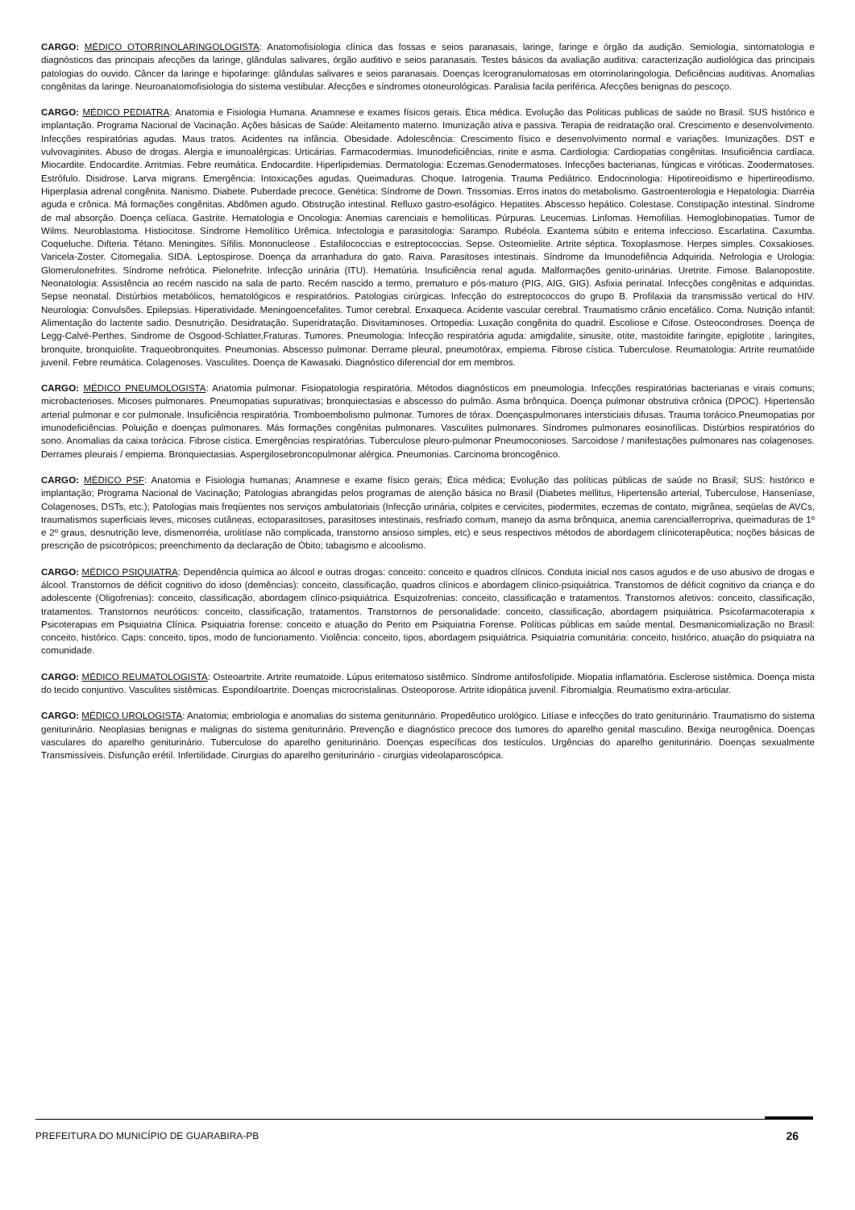CARGO: MÉDICO OTORRINOLARINGOLOGISTA: Anatomofisiologia clínica das fossas e seios paranasais, laringe, faringe e órgão da audição. Semiologia, sintomatologia e diagnósticos das principais afecções da laringe, glândulas salivares, órgão auditivo e seios paranasais. Testes básicos da avaliação auditiva: caracterização audiológica das principais patologias do ouvido. Câncer da laringe e hipofaringe: glândulas salivares e seios paranasais. Doenças lcerogranulomatosas em otorrinolaringologia. Deficiências auditivas. Anomalias congênitas da laringe. Neuroanatomofisiologia do sistema vestibular. Afecções e síndromes otoneurológicas. Paralisia facila periférica. Afecções benignas do pescoço.
CARGO: MÉDICO PEDIATRA: Anatomia e Fisiologia Humana. Anamnese e exames físicos gerais. Ética médica. Evolução das Politicas publicas de saúde no Brasil. SUS histórico e implantação. Programa Nacional de Vacinação. Ações básicas de Saúde: Aleitamento materno. Imunização ativa e passiva. Terapia de reidratação oral. Crescimento e desenvolvimento. Infecções respiratórias agudas. Maus tratos. Acidentes na infância. Obesidade. Adolescência: Crescimento físico e desenvolvimento normal e variações. Imunizações. DST e vulvovaginites. Abuso de drogas. Alergia e imunoalérgicas: Urticárias. Farmacodermias. Imunodeficiências, rinite e asma. Cardiologia: Cardiopatias congênitas. Insuficiência cardíaca. Miocardite. Endocardite. Arritmias. Febre reumática. Endocardite. Hiperlipidemias. Dermatologia: Eczemas.Genodermatoses. Infecções bacterianas, fúngicas e viróticas. Zoodermatoses. Estrófulo. Disidrose. Larva migrans. Emergência: Intoxicações agudas. Queimaduras. Choque. Iatrogenia. Trauma Pediátrico. Endocrinologia: Hipotireoidismo e hipertireodismo. Hiperplasia adrenal congênita. Nanismo. Diabete. Puberdade precoce. Genética: Síndrome de Down. Trissomias. Erros inatos do metabolismo. Gastroenterologia e Hepatologia: Diarréia aguda e crônica. Má formações congênitas. Abdômen agudo. Obstrução intestinal. Refluxo gastro-esofágico. Hepatites. Abscesso hepático. Colestase. Constipação intestinal. Síndrome de mal absorção. Doença celíaca. Gastrite. Hematologia e Oncologia: Anemias carenciais e hemolíticas. Púrpuras. Leucemias. Linfomas. Hemofilias. Hemoglobinopatias. Tumor de Wilms. Neuroblastoma. Histiocitose. Síndrome Hemolítico Urêmica. Infectologia e parasitologia: Sarampo. Rubéola. Exantema súbito e eritema infeccioso. Escarlatina. Caxumba. Coqueluche. Difteria. Tétano. Meningites. Sífilis. Mononucleose . Estafilococcias e estreptococcias. Sepse. Osteomielite. Artrite séptica. Toxoplasmose. Herpes simples. Coxsakioses. Varicela-Zoster. Citomegalia. SIDA. Leptospirose. Doença da arranhadura do gato. Raiva. Parasitoses intestinais. Síndrome da Imunodefiência Adquirida. Nefrologia e Urologia: Glomerulonefrites. Síndrome nefrótica. Pielonefrite. Infecção urinária (ITU). Hematúria. Insuficiência renal aguda. Malformações genito-urinárias. Uretrite. Fimose. Balanopostite. Neonatologia: Assistência ao recém nascido na sala de parto. Recém nascido a termo, prematuro e pós-maturo (PIG, AIG, GIG). Asfixia perinatal. Infecções congênitas e adquiridas. Sepse neonatal. Distúrbios metabólicos, hematológicos e respiratórios. Patologias cirúrgicas. Infecção do estreptococcos do grupo B. Profilaxia da transmissão vertical do HIV. Neurologia: Convulsões. Epilepsias. Hiperatividade. Meningoencefalites. Tumor cerebral. Enxaqueca. Acidente vascular cerebral. Traumatismo crânio encefálico. Coma. Nutrição infantil: Alimentação do lactente sadio. Desnutrição. Desidratação. Superidratação. Disvitaminoses. Ortopedia: Luxação congênita do quadril. Escoliose e Cifose. Osteocondroses. Doença de Legg-Calvé-Perthes. Sindrome de Osgood-Schlatter,Fraturas. Tumores. Pneumologia: Infecção respiratória aguda: amigdalite, sinusite, otite, mastoidite faringite, epiglotite , laringites, bronquite, bronquiolite. Traqueobronquites. Pneumonias. Abscesso pulmonar. Derrame pleural, pneumotórax, empiema. Fibrose cística. Tuberculose. Reumatologia: Artrite reumatóide juvenil. Febre reumática. Colagenoses. Vasculites. Doença de Kawasaki. Diagnóstico diferencial dor em membros.
CARGO: MÉDICO PNEUMOLOGISTA: Anatomia pulmonar. Fisiopatologia respiratória. Métodos diagnósticos em pneumologia. Infecções respiratórias bacterianas e virais comuns; microbacterioses. Micoses pulmonares. Pneumopatias supurativas; bronquiectasias e abscesso do pulmão. Asma brônquica. Doença pulmonar obstrutiva crônica (DPOC). Hipertensão arterial pulmonar e cor pulmonale. Insuficiência respiratória. Tromboembolismo pulmonar. Tumores de tórax. Doençaspulmonares intersticiais difusas. Trauma torácico.Pneumopatias por imunodeficiências. Poluição e doenças pulmonares. Más formações congênitas pulmonares. Vasculites pulmonares. Síndromes pulmonares eosinofílicas. Distúrbios respiratórios do sono. Anomalias da caixa torácica. Fibrose cística. Emergências respiratórias. Tuberculose pleuro-pulmonar Pneumoconioses. Sarcoidose / manifestações pulmonares nas colagenoses. Derrames pleurais / empiema. Bronquiectasias. Aspergilosebroncopulmonar alérgica. Pneumonias. Carcinoma broncogênico.
CARGO: MÉDICO PSF: Anatomia e Fisiologia humanas; Anamnese e exame físico gerais; Ética médica; Evolução das políticas públicas de saúde no Brasil; SUS: histórico e implantação; Programa Nacional de Vacinação; Patologias abrangidas pelos programas de atenção básica no Brasil (Diabetes mellitus, Hipertensão arterial, Tuberculose, Hanseníase, Colagenoses, DSTs, etc.); Patologias mais freqüentes nos serviços ambulatoriais (Infecção urinária, colpites e cervicites, piodermites, eczemas de contato, migrânea, seqüelas de AVCs, traumatismos superficiais leves, micoses cutâneas, ectoparasitoses, parasitoses intestinais, resfriado comum, manejo da asma brônquica, anemia carencialferropriva, queimaduras de 1º e 2º graus, desnutrição leve, dismenorréia, urolitíase não complicada, transtorno ansioso simples, etc) e seus respectivos métodos de abordagem clínicoterapêutica; noções básicas de prescrição de psicotrópicos; preenchimento da declaração de Óbito; tabagismo e alcoolismo.
CARGO: MÉDICO PSIQUIATRA: Dependência química ao álcool e outras drogas: conceito: conceito e quadros clínicos. Conduta inicial nos casos agudos e de uso abusivo de drogas e álcool. Transtornos de déficit cognitivo do idoso (demências): conceito, classificação, quadros clínicos e abordagem clínico-psiquiátrica. Transtornos de déficit cognitivo da criança e do adolescente (Oligofrenias): conceito, classificação, abordagem clínico-psiquiátrica. Esquizofrenias: conceito, classificação e tratamentos. Transtornos afetivos: conceito, classificação, tratamentos. Transtornos neuróticos: conceito, classificação, tratamentos. Transtornos de personalidade: conceito, classificação, abordagem psiquiátrica. Psicofarmacoterapia x Psicoterapias em Psiquiatria Clínica. Psiquiatria forense: conceito e atuação do Perito em Psiquiatria Forense. Políticas públicas em saúde mental. Desmanicomialização no Brasil: conceito, histórico. Caps: conceito, tipos, modo de funcionamento. Violência: conceito, tipos, abordagem psiquiátrica. Psiquiatria comunitária: conceito, histórico, atuação do psiquiatra na comunidade.
CARGO: MÉDICO REUMATOLOGISTA: Osteoartrite. Artrite reumatoide. Lúpus eritematoso sistêmico. Síndrome antifosfolípide. Miopatia inflamatória. Esclerose sistêmica. Doença mista do tecido conjuntivo. Vasculites sistêmicas. Espondiloartrite. Doenças microcristalinas. Osteoporose. Artrite idiopática juvenil. Fibromialgia. Reumatismo extra-articular.
CARGO: MÉDICO UROLOGISTA: Anatomia; embriologia e anomalias do sistema geniturinário. Propedêutico urológico. Litíase e infecções do trato geniturinário. Traumatismo do sistema geniturinário. Neoplasias benignas e malignas do sistema geniturinário. Prevenção e diagnóstico precoce dos tumores do aparelho genital masculino. Bexiga neurogênica. Doenças vasculares do aparelho geniturinário. Tuberculose do aparelho geniturinário. Doenças específicas dos testículos. Urgências do aparelho geniturinário. Doenças sexualmente Transmissíveis. Disfunção erétil. Infertilidade. Cirurgias do aparelho geniturinário - cirurgias videolaparoscópica.
PREFEITURA DO MUNICÍPIO DE GUARABIRA-PB 26